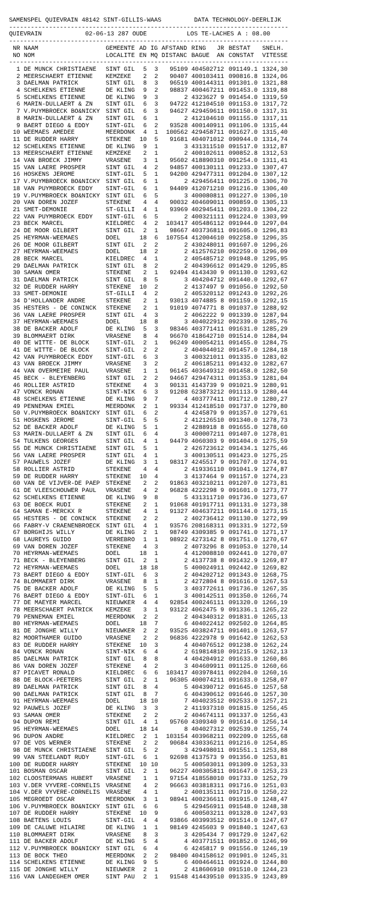SAMENSPEL QUIEVRAIN 48142 SINT-GILLIS-WAAS DATA TECHNOLOGY-DEERLIJK
-----------------------------------------------------------------------------
QUIEVRAIN 02-06-13 287 OUDE LOS TE-LACHES A : 08.00
-----------------------------------------------------------------------------
| NR | NAAM | GEMEENTE | AD | IG | AFSTAND | RING JR | BESTAT | SNELH. |
| --- | --- | --- | --- | --- | --- | --- | --- | --- |
| NO | NOM | LOCALITE | EN | MQ | DISTANC | BAGUE AN | CONSTAT | VITESSE |
| ----------------------------------------------------------------------------- | | | | | | | | |
| 1 | DE MUNCK CHRISTIAENE | SINT GIL | 5 | 3 | 95109 | 404502712 | 091149.1 | 1324,30 |
| 2 | MEERSCHAERT ETIENNE | KEMZEKE | 2 | 2 | 90407 | 400103411 | 090816.8 | 1324,06 |
| 3 | DAELMAN PATRICK | SINT GIL | 8 | 3 | 96519 | 400144311 | 091301.0 | 1321,88 |
| 4 | SCHELKENS ETIENNE | DE KLING | 9 | 2 | 98837 | 400467211 | 091453.0 | 1319,88 |
| 5 | SCHELKENS ETIENNE | DE KLING | 9 | 3 | 2 | 4323627 9 | 091454.0 | 1319,59 |
| 6 | MARIN-DULLAERT & ZN | SINT GIL | 6 | 3 | 94722 | 412104510 | 091153.0 | 1317,72 |
| 7 | V.PUYMBROECK BO&NICKY | SINT GIL | 6 | 3 | 94627 | 429459611 | 091150.0 | 1317,31 |
| 8 | MARIN-DULLAERT & ZN | SINT GIL | 6 | 1 | 2 | 412104610 | 091155.0 | 1317,11 |
| 9 | BAERT DIEGO & EDDY | SINT-GIL | 6 | 2 | 93528 | 400140911 | 091106.0 | 1315,44 |
| 10 | WEEMAES AMEDEE | MEERDONK | 4 | 1 | 100562 | 429458711 | 091627.0 | 1315,40 |
| 11 | DE RUDDER HARRY | STEKENE | 10 | 5 | 91681 | 404071012 | 090944.0 | 1314,74 |
| 12 | SCHELKENS ETIENNE | DE KLING | 9 | 1 | 3 | 431311510 | 091517.0 | 1312,87 |
| 13 | MEERSCHAERT ETIENNE | KEMZEKE | 2 | 1 | 2 | 400102611 | 090852.8 | 1312,53 |
| 14 | VAN BROECK JIMMY | VRASENE | 3 | 1 | 95602 | 418890310 | 091254.0 | 1311,41 |
| 15 | VAN LAERE PROSPER | SINT GIL | 4 | 2 | 94857 | 400130111 | 091233.0 | 1307,47 |
| 16 | HOSKENS JEROME | SINT-GIL | 5 | 1 | 94200 | 429477311 | 091204.0 | 1307,12 |
| 17 | V.PUYMBROECK BO&NICKY | SINT GIL | 6 | 1 | 2 | 429456411 | 091225.0 | 1306,70 |
| 18 | VAN PUYMBROECK EDDY | SINT-GIL | 6 | 1 | 94409 | 412071210 | 091216.0 | 1306,40 |
| 19 | V.PUYMBROECK BO&NICKY | SINT GIL | 6 | 5 | 3 | 400080811 | 091227.0 | 1306,10 |
| 20 | VAN DOREN JOZEF | STEKENE | 4 | 4 | 90032 | 404609011 | 090859.0 | 1305,13 |
| 21 | SMET-DEMONIE | ST-GILLI | 4 | 1 | 93969 | 402945411 | 091203.0 | 1304,22 |
| 22 | VAN PUYMBROECK EDDY | SINT-GIL | 6 | 5 | 2 | 400321111 | 091224.0 | 1303,99 |
| 23 | BECK MARCEL | KIELDREC | 4 | 2 | 103417 | 405486112 | 091944.0 | 1297,04 |
| 24 | DE MOOR GILBERT | SINT GIL | 2 | 1 | 98667 | 403736811 | 091605.0 | 1296,83 |
| 25 | HEYRMAN-WEEMAES | DOEL | 18 | 6 | 107554 | 412004610 | 092258.0 | 1296,35 |
| 26 | DE MOOR GILBERT | SINT GIL | 2 | 2 | 2 | 430248011 | 091607.0 | 1296,26 |
| 27 | HEYRMAN-WEEMAES | DOEL | 18 | 2 | 2 | 412576210 | 092259.0 | 1296,09 |
| 28 | BECK MARCEL | KIELDREC | 4 | 1 | 2 | 405485712 | 091948.0 | 1295,95 |
| 29 | DAELMAN PATRICK | SINT GIL | 8 | 2 | 2 | 404396612 | 091429.0 | 1295,85 |
| 30 | SAMAN OMER | STEKENE | 2 | 1 | 92494 | 4143430 9 | 091130.0 | 1293,62 |
| 31 | DAELMAN PATRICK | SINT GIL | 8 | 5 | 3 | 404204712 | 091440.0 | 1292,67 |
| 32 | DE RUDDER HARRY | STEKENE | 10 | 2 | 2 | 4137497 9 | 091056.0 | 1292,50 |
| 33 | SMET-DEMONIE | ST-GILLI | 4 | 2 | 2 | 405320112 | 091243.0 | 1292,26 |
| 34 | D'HOLLANDER ANDRE | STEKENE | 2 | 1 | 93013 | 4074885 8 | 091159.0 | 1292,15 |
| 35 | HESTERS - DE CONINCK | STEKENE | 2 | 1 | 91019 | 4074771 8 | 091037.0 | 1288,92 |
| 36 | VAN LAERE PROSPER | SINT GIL | 4 | 3 | 2 | 4062222 9 | 091339.0 | 1287,94 |
| 37 | HEYRMAN-WEEMAES | DOEL | 18 | 8 | 3 | 404022912 | 092339.0 | 1285,76 |
| 38 | DE BACKER ADOLF | DE KLING | 5 | 3 | 98346 | 403771411 | 091631.0 | 1285,29 |
| 39 | BLOMMAERT DIRK | VRASENE | 8 | 4 | 96670 | 418642710 | 091514.0 | 1284,94 |
| 40 | DE WITTE- DE BLOCK | SINT-GIL | 2 | 1 | 96249 | 400054211 | 091455.0 | 1284,75 |
| 41 | DE WITTE- DE BLOCK | SINT-GIL | 2 | 2 | 2 | 404044012 | 091457.0 | 1284,18 |
| 42 | VAN PUYMBROECK EDDY | SINT-GIL | 6 | 3 | 3 | 400321011 | 091335.0 | 1283,02 |
| 43 | VAN BROECK JIMMY | VRASENE | 3 | 2 | 2 | 406185211 | 091432.0 | 1282,67 |
| 44 | VAN OVERMEIRE PAUL | VRASENE | 1 | 1 | 96145 | 403649312 | 091458.0 | 1282,50 |
| 45 | BECK - BLEYENBERG | SINT GIL | 2 | 2 | 94667 | 429474311 | 091353.9 | 1281,04 |
| 46 | ROLLIER ASTRID | STEKENE | 4 | 3 | 90131 | 4143739 9 | 091021.9 | 1280,91 |
| 47 | VONCK RONAN | SINT-NIK | 6 | 3 | 91208 | 623873212 | 091113.9 | 1280,44 |
| 48 | SCHELKENS ETIENNE | DE KLING | 9 | 7 | 4 | 403777411 | 091712.0 | 1280,27 |
| 49 | PENNEMAN EMIEL | MEERDONK | 2 | 1 | 99334 | 412418510 | 091737.0 | 1279,80 |
| 50 | V.PUYMBROECK BO&NICKY | SINT GIL | 6 | 2 | 4 | 4245879 9 | 091357.0 | 1279,61 |
| 51 | HOSKENS JEROME | SINT-GIL | 5 | 5 | 2 | 412126510 | 091340.0 | 1278,73 |
| 52 | DE BACKER ADOLF | DE KLING | 5 | 1 | 2 | 4288918 8 | 091655.0 | 1278,60 |
| 53 | MARIN-DULLAERT & ZN | SINT GIL | 6 | 4 | 3 | 400007211 | 091407.0 | 1278,01 |
| 54 | TULKENS GEORGES | SINT GIL | 4 | 1 | 94479 | 4060303 9 | 091404.0 | 1275,59 |
| 55 | DE MUNCK CHRISTIAENE | SINT GIL | 5 | 1 | 2 | 426723612 | 091434.1 | 1275,46 |
| 56 | VAN LAERE PROSPER | SINT GIL | 4 | 1 | 3 | 400130511 | 091423.0 | 1275,25 |
| 57 | PAUWELS JOZEF | DE KLING | 3 | 1 | 98317 | 4245517 9 | 091707.0 | 1274,91 |
| 58 | ROLLIER ASTRID | STEKENE | 4 | 4 | 2 | 419336110 | 091041.9 | 1274,87 |
| 59 | DE RUDDER HARRY | STEKENE | 10 | 4 | 3 | 4137464 9 | 091157.0 | 1274,23 |
| 60 | VAN DE VIJVER-DE PAEP | STEKENE | 2 | 2 | 91863 | 403210211 | 091207.0 | 1273,81 |
| 61 | DE VLEESCHOUWER PAUL | VRASENE | 4 | 2 | 96828 | 4222298 9 | 091601.0 | 1273,77 |
| 62 | SCHELKENS ETIENNE | DE KLING | 9 | 8 | 5 | 431311710 | 091736.0 | 1273,67 |
| 63 | DE BOECK RUDI | STEKENE | 2 | 1 | 91068 | 401917711 | 091131.0 | 1273,38 |
| 64 | SAMAN E-MERCKX R | STEKENE | 4 | 1 | 91327 | 404637211 | 091144.0 | 1273,15 |
| 65 | HESTERS - DE CONINCK | STEKENE | 2 | 2 | 2 | 402736412 | 091130.0 | 1272,99 |
| 66 | FABRY-V CRAENENBROECK | SINT GIL | 4 | 1 | 93576 | 208168311 | 091331.9 | 1272,59 |
| 67 | BORGHIJS WILLY | DE KLING | 2 | 1 | 98749 | 4309385 9 | 091741.0 | 1271,17 |
| 68 | LAUREYS GUIDO | VERREBRO | 1 | 1 | 98922 | 4273142 8 | 091751.0 | 1270,67 |
| 69 | VAN DOREN JOZEF | STEKENE | 4 | 3 | 2 | 4073296 8 | 091053.0 | 1270,14 |
| 70 | HEYRMAN-WEEMAES | DOEL | 18 | 1 | 4 | 412008810 | 092441.0 | 1270,07 |
| 71 | BECK - BLEYENBERG | SINT GIL | 2 | 1 | 2 | 4137738 8 | 091432.9 | 1269,87 |
| 72 | HEYRMAN-WEEMAES | DOEL | 18 | 18 | 5 | 400024911 | 092442.0 | 1269,82 |
| 73 | BAERT DIEGO & EDDY | SINT-GIL | 6 | 3 | 2 | 404202712 | 091343.0 | 1268,75 |
| 74 | BLOMMAERT DIRK | VRASENE | 8 | 1 | 2 | 4272804 8 | 091616.0 | 1267,53 |
| 75 | DE BACKER ADOLF | DE KLING | 5 | 5 | 3 | 403772611 | 091736.0 | 1267,35 |
| 76 | BAERT DIEGO & EDDY | SINT-GIL | 6 | 1 | 3 | 400142511 | 091350.0 | 1266,74 |
| 77 | DE MAEYER MARCEL | NIEUWKER | 4 | 4 | 92854 | 400246111 | 091320.0 | 1266,19 |
| 78 | MEERSCHAERT PATRICK | KEMZEKE | 3 | 1 | 93122 | 4062475 9 | 091336.1 | 1265,22 |
| 79 | PENNEMAN EMIEL | MEERDONK | 2 | 2 | 2 | 404340312 | 091831.0 | 1265,13 |
| 80 | HEYRMAN-WEEMAES | DOEL | 18 | 7 | 6 | 404022412 | 092502.0 | 1264,85 |
| 81 | DE JONGHE WILLY | NIEUWKER | 2 | 2 | 93525 | 403824711 | 091401.0 | 1263,57 |
| 82 | MOORTHAMER GUIDO | VRASENE | 2 | 2 | 96836 | 4222978 9 | 091642.0 | 1262,53 |
| 83 | DE RUDDER HARRY | STEKENE | 10 | 3 | 4 | 404076512 | 091238.0 | 1262,24 |
| 84 | VONCK RONAN | SINT-NIK | 6 | 4 | 2 | 619814810 | 091215.9 | 1262,13 |
| 85 | DAELMAN PATRICK | SINT GIL | 8 | 8 | 4 | 404204912 | 091633.0 | 1260,86 |
| 86 | VAN DOREN JOZEF | STEKENE | 4 | 2 | 3 | 404609911 | 091125.0 | 1260,66 |
| 87 | PICAVET RONALD | KIELDREC | 6 | 6 | 103417 | 403978411 | 092204.0 | 1260,16 |
| 88 | DE BLOCK-PEETERS | SINT GIL | 2 | 1 | 96305 | 400074211 | 091633.0 | 1258,07 |
| 89 | DAELMAN PATRICK | SINT GIL | 8 | 4 | 5 | 404390712 | 091645.0 | 1257,58 |
| 90 | DAELMAN PATRICK | SINT GIL | 8 | 7 | 6 | 404390612 | 091646.0 | 1257,30 |
| 91 | HEYRMAN-WEEMAES | DOEL | 18 | 10 | 7 | 404023512 | 092533.0 | 1257,21 |
| 92 | PAUWELS JOZEF | DE KLING | 3 | 3 | 2 | 411937310 | 091815.0 | 1256,45 |
| 93 | SAMAN OMER | STEKENE | 2 | 2 | 2 | 404674111 | 091337.0 | 1256,43 |
| 94 | DUPON REMI | SINT GIL | 4 | 1 | 95760 | 4309340 9 | 091614.0 | 1256,14 |
| 95 | HEYRMAN-WEEMAES | DOEL | 18 | 14 | 8 | 404027312 | 092539.0 | 1255,74 |
| 96 | DUPON ANDRE | KIELDREC | 2 | 1 | 103154 | 403968211 | 092209.0 | 1255,68 |
| 97 | DE VOS WERNER | STEKENE | 2 | 2 | 90684 | 430336211 | 091216.0 | 1254,85 |
| 98 | DE MUNCK CHRISTIAENE | SINT GIL | 5 | 2 | 3 | 429498011 | 091551.1 | 1253,88 |
| 99 | VAN STEELANDT RUDY | SINT-GIL | 6 | 1 | 92698 | 4137573 9 | 091356.0 | 1253,81 |
| 100 | DE RUDDER HARRY | STEKENE | 10 | 10 | 5 | 400503011 | 091309.0 | 1253,33 |
| 101 | BOSMAN OSCAR | SINT GIL | 2 | 1 | 96227 | 400305811 | 091647.0 | 1253,23 |
| 102 | CLOOSTERMANS HUBERT | VRASENE | 1 | 1 | 97154 | 418558010 | 091733.0 | 1252,79 |
| 103 | V.DER VYVERE-CORNELIS | VRASENE | 4 | 2 | 96663 | 403818311 | 091716.0 | 1251,03 |
| 104 | V.DER VYVERE-CORNELIS | VRASENE | 4 | 1 | 2 | 400135111 | 091719.0 | 1250,22 |
| 105 | MEGROEDT OSCAR | MEERDONK | 3 | 1 | 98941 | 400236611 | 091915.0 | 1248,47 |
| 106 | V.PUYMBROECK BO&NICKY | SINT GIL | 6 | 6 | 5 | 429456911 | 091548.0 | 1248,38 |
| 107 | DE RUDDER HARRY | STEKENE | 10 | 9 | 6 | 400503211 | 091328.0 | 1247,93 |
| 108 | BAETENS LOUIS | SINT-GIL | 4 | 4 | 93866 | 403993512 | 091514.0 | 1247,67 |
| 109 | DE CALUWE HILAIRE | DE KLING | 1 | 1 | 98149 | 4245603 9 | 091840.1 | 1247,63 |
| 110 | BLOMMAERT DIRK | VRASENE | 8 | 3 | 3 | 4205434 7 | 091729.0 | 1247,62 |
| 111 | DE BACKER ADOLF | DE KLING | 5 | 4 | 4 | 403771511 | 091852.0 | 1246,99 |
| 112 | V.PUYMBROECK BO&NICKY | SINT GIL | 6 | 4 | 6 | 4245817 9 | 091556.0 | 1246,19 |
| 113 | DE BOCK THEO | MEERDONK | 2 | 2 | 98400 | 404158612 | 091901.0 | 1245,31 |
| 114 | SCHELKENS ETIENNE | DE KLING | 9 | 5 | 6 | 400464611 | 091924.0 | 1244,80 |
| 115 | DE JONGHE WILLY | NIEUWKER | 2 | 1 | 2 | 418606910 | 091510.0 | 1244,23 |
| 116 | VAN LANDEGHEM OMER | SINT PAU | 2 | 1 | 91548 | 414439510 | 091335.9 | 1243,89 |